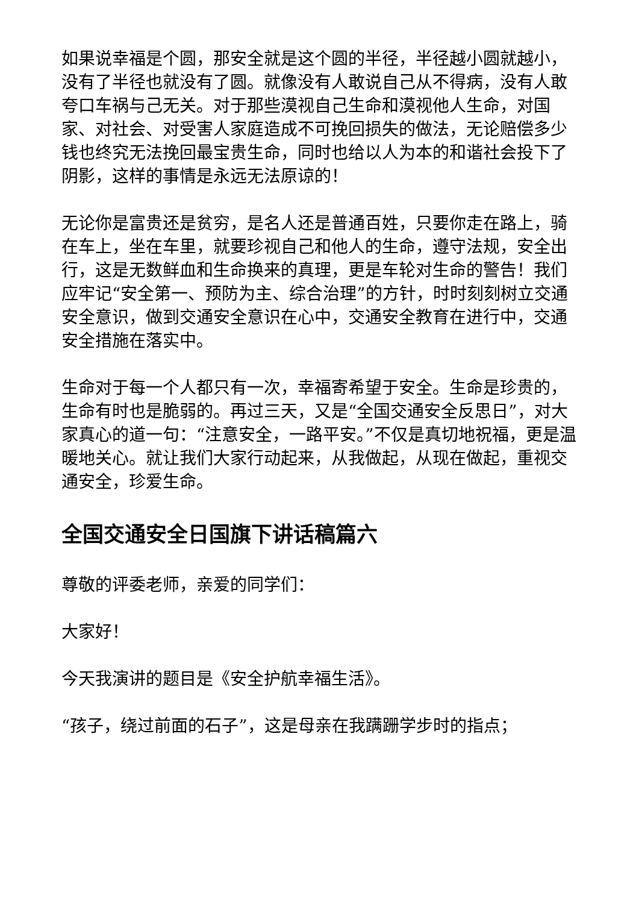如果说幸福是个圆，那安全就是这个圆的半径，半径越小圆就越小，没有了半径也就没有了圆。就像没有人敢说自己从不得病，没有人敢夸口车祸与己无关。对于那些漠视自己生命和漠视他人生命，对国家、对社会、对受害人家庭造成不可挽回损失的做法，无论赔偿多少钱也终究无法挽回最宝贵生命，同时也给以人为本的和谐社会投下了阴影，这样的事情是永远无法原谅的！
无论你是富贵还是贫穷，是名人还是普通百姓，只要你走在路上，骑在车上，坐在车里，就要珍视自己和他人的生命，遵守法规，安全出行，这是无数鲜血和生命换来的真理，更是车轮对生命的警告！我们应牢记“安全第一、预防为主、综合治理”的方针，时时刻刻树立交通安全意识，做到交通安全意识在心中，交通安全教育在进行中，交通安全措施在落实中。
生命对于每一个人都只有一次，幸福寄希望于安全。生命是珍贵的，生命有时也是脆弱的。再过三天，又是“全国交通安全反思日”，对大家真心的道一句：“注意安全，一路平安。”不仅是真切地祝福，更是温暖地关心。就让我们大家行动起来，从我做起，从现在做起，重视交通安全，珍爱生命。
全国交通安全日国旗下讲话稿篇六
尊敬的评委老师，亲爱的同学们：
大家好！
今天我演讲的题目是《安全护航幸福生活》。
“孩子，绕过前面的石子”，这是母亲在我蹒跚学步时的指点；